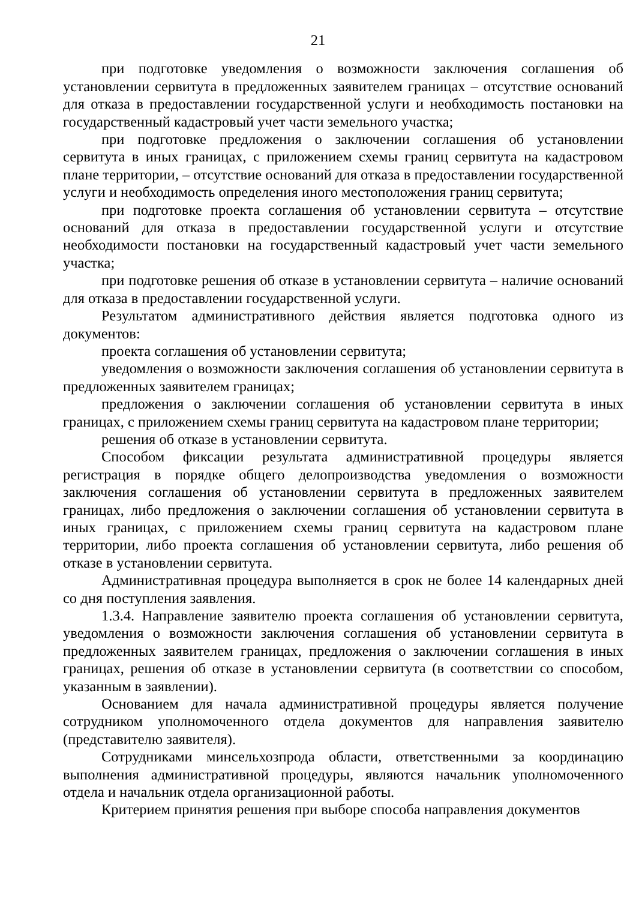21
при подготовке уведомления о возможности заключения соглашения об установлении сервитута в предложенных заявителем границах – отсутствие оснований для отказа в предоставлении государственной услуги и необходимость постановки на государственный кадастровый учет части земельного участка;
при подготовке предложения о заключении соглашения об установлении сервитута в иных границах, с приложением схемы границ сервитута на кадастровом плане территории, – отсутствие оснований для отказа в предоставлении государственной услуги и необходимость определения иного местоположения границ сервитута;
при подготовке проекта соглашения об установлении сервитута – отсутствие оснований для отказа в предоставлении государственной услуги и отсутствие необходимости постановки на государственный кадастровый учет части земельного участка;
при подготовке решения об отказе в установлении сервитута – наличие оснований для отказа в предоставлении государственной услуги.
Результатом административного действия является подготовка одного из документов:
проекта соглашения об установлении сервитута;
уведомления о возможности заключения соглашения об установлении сервитута в предложенных заявителем границах;
предложения о заключении соглашения об установлении сервитута в иных границах, с приложением схемы границ сервитута на кадастровом плане территории;
решения об отказе в установлении сервитута.
Способом фиксации результата административной процедуры является регистрация в порядке общего делопроизводства уведомления о возможности заключения соглашения об установлении сервитута в предложенных заявителем границах, либо предложения о заключении соглашения об установлении сервитута в иных границах, с приложением схемы границ сервитута на кадастровом плане территории, либо проекта соглашения об установлении сервитута, либо решения об отказе в установлении сервитута.
Административная процедура выполняется в срок не более 14 календарных дней со дня поступления заявления.
1.3.4. Направление заявителю проекта соглашения об установлении сервитута, уведомления о возможности заключения соглашения об установлении сервитута в предложенных заявителем границах, предложения о заключении соглашения в иных границах, решения об отказе в установлении сервитута (в соответствии со способом, указанным в заявлении).
Основанием для начала административной процедуры является получение сотрудником уполномоченного отдела документов для направления заявителю (представителю заявителя).
Сотрудниками минсельхозпрода области, ответственными за координацию выполнения административной процедуры, являются начальник уполномоченного отдела и начальник отдела организационной работы.
Критерием принятия решения при выборе способа направления документов